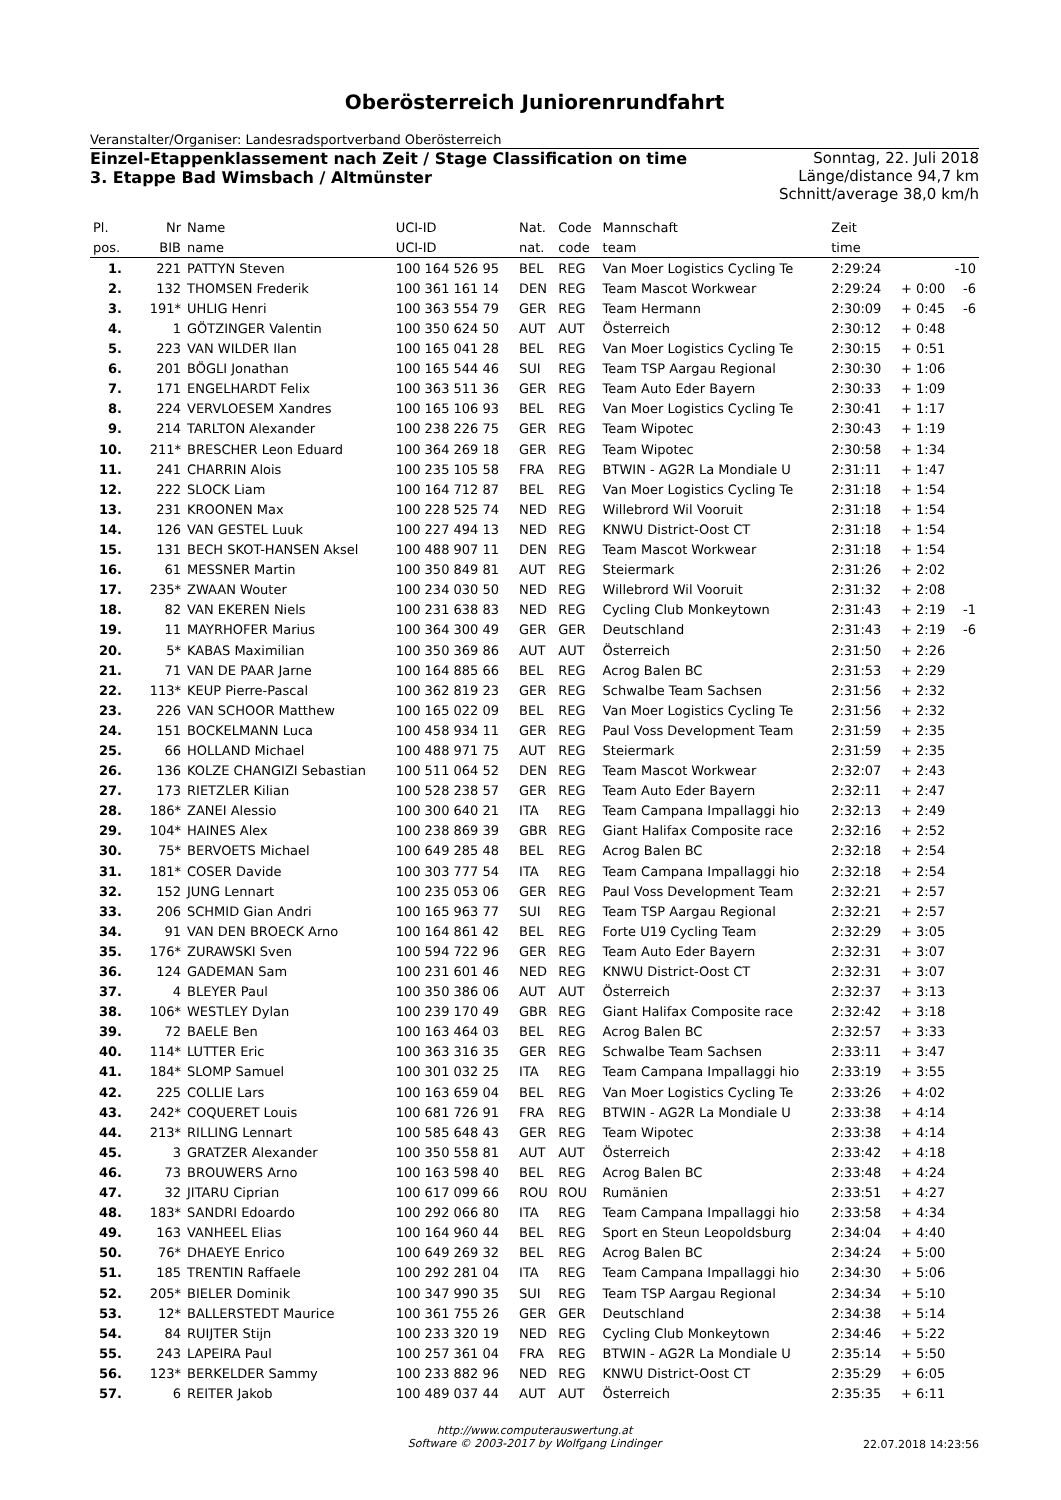Oberösterreich Juniorenrundfahrt
Veranstalter/Organiser: Landesradsportverband Oberösterreich
Einzel-Etappenklassement nach Zeit / Stage Classification on time
3. Etappe Bad Wimsbach / Altmünster
Sonntag, 22. Juli 2018
Länge/distance 94,7 km
Schnitt/average 38,0 km/h
| Pl. | Nr | Name | UCI-ID | Nat. | Code | Mannschaft | Zeit | | |
| --- | --- | --- | --- | --- | --- | --- | --- | --- | --- |
| pos. | BIB | name | UCI-ID | nat. | code | team | time | | |
| 1. | 221 | PATTYN Steven | 100 164 526 95 | BEL | REG | Van Moer Logistics Cycling Te | 2:29:24 | | -10 |
| 2. | 132 | THOMSEN Frederik | 100 361 161 14 | DEN | REG | Team Mascot Workwear | 2:29:24 | + 0:00 | -6 |
| 3. | 191* | UHLIG Henri | 100 363 554 79 | GER | REG | Team Hermann | 2:30:09 | + 0:45 | -6 |
| 4. | 1 | GÖTZINGER Valentin | 100 350 624 50 | AUT | AUT | Österreich | 2:30:12 | + 0:48 | |
| 5. | 223 | VAN WILDER Ilan | 100 165 041 28 | BEL | REG | Van Moer Logistics Cycling Te | 2:30:15 | + 0:51 | |
| 6. | 201 | BÖGLI Jonathan | 100 165 544 46 | SUI | REG | Team TSP Aargau Regional | 2:30:30 | + 1:06 | |
| 7. | 171 | ENGELHARDT Felix | 100 363 511 36 | GER | REG | Team Auto Eder Bayern | 2:30:33 | + 1:09 | |
| 8. | 224 | VERVLOESEM Xandres | 100 165 106 93 | BEL | REG | Van Moer Logistics Cycling Te | 2:30:41 | + 1:17 | |
| 9. | 214 | TARLTON Alexander | 100 238 226 75 | GER | REG | Team Wipotec | 2:30:43 | + 1:19 | |
| 10. | 211* | BRESCHER Leon Eduard | 100 364 269 18 | GER | REG | Team Wipotec | 2:30:58 | + 1:34 | |
| 11. | 241 | CHARRIN Alois | 100 235 105 58 | FRA | REG | BTWIN - AG2R La Mondiale U | 2:31:11 | + 1:47 | |
| 12. | 222 | SLOCK Liam | 100 164 712 87 | BEL | REG | Van Moer Logistics Cycling Te | 2:31:18 | + 1:54 | |
| 13. | 231 | KROONEN Max | 100 228 525 74 | NED | REG | Willebrord Wil Vooruit | 2:31:18 | + 1:54 | |
| 14. | 126 | VAN GESTEL Luuk | 100 227 494 13 | NED | REG | KNWU District-Oost CT | 2:31:18 | + 1:54 | |
| 15. | 131 | BECH SKOT-HANSEN Aksel | 100 488 907 11 | DEN | REG | Team Mascot Workwear | 2:31:18 | + 1:54 | |
| 16. | 61 | MESSNER Martin | 100 350 849 81 | AUT | REG | Steiermark | 2:31:26 | + 2:02 | |
| 17. | 235* | ZWAAN Wouter | 100 234 030 50 | NED | REG | Willebrord Wil Vooruit | 2:31:32 | + 2:08 | |
| 18. | 82 | VAN EKEREN Niels | 100 231 638 83 | NED | REG | Cycling Club Monkeytown | 2:31:43 | + 2:19 | -1 |
| 19. | 11 | MAYRHOFER Marius | 100 364 300 49 | GER | GER | Deutschland | 2:31:43 | + 2:19 | -6 |
| 20. | 5* | KABAS Maximilian | 100 350 369 86 | AUT | AUT | Österreich | 2:31:50 | + 2:26 | |
| 21. | 71 | VAN DE PAAR Jarne | 100 164 885 66 | BEL | REG | Acrog Balen BC | 2:31:53 | + 2:29 | |
| 22. | 113* | KEUP Pierre-Pascal | 100 362 819 23 | GER | REG | Schwalbe Team Sachsen | 2:31:56 | + 2:32 | |
| 23. | 226 | VAN SCHOOR Matthew | 100 165 022 09 | BEL | REG | Van Moer Logistics Cycling Te | 2:31:56 | + 2:32 | |
| 24. | 151 | BOCKELMANN Luca | 100 458 934 11 | GER | REG | Paul Voss Development Team | 2:31:59 | + 2:35 | |
| 25. | 66 | HOLLAND Michael | 100 488 971 75 | AUT | REG | Steiermark | 2:31:59 | + 2:35 | |
| 26. | 136 | KOLZE CHANGIZI Sebastian | 100 511 064 52 | DEN | REG | Team Mascot Workwear | 2:32:07 | + 2:43 | |
| 27. | 173 | RIETZLER Kilian | 100 528 238 57 | GER | REG | Team Auto Eder Bayern | 2:32:11 | + 2:47 | |
| 28. | 186* | ZANEI Alessio | 100 300 640 21 | ITA | REG | Team Campana Impallaggi hio | 2:32:13 | + 2:49 | |
| 29. | 104* | HAINES Alex | 100 238 869 39 | GBR | REG | Giant Halifax Composite race | 2:32:16 | + 2:52 | |
| 30. | 75* | BERVOETS Michael | 100 649 285 48 | BEL | REG | Acrog Balen BC | 2:32:18 | + 2:54 | |
| 31. | 181* | COSER Davide | 100 303 777 54 | ITA | REG | Team Campana Impallaggi hio | 2:32:18 | + 2:54 | |
| 32. | 152 | JUNG Lennart | 100 235 053 06 | GER | REG | Paul Voss Development Team | 2:32:21 | + 2:57 | |
| 33. | 206 | SCHMID Gian Andri | 100 165 963 77 | SUI | REG | Team TSP Aargau Regional | 2:32:21 | + 2:57 | |
| 34. | 91 | VAN DEN BROECK Arno | 100 164 861 42 | BEL | REG | Forte U19 Cycling Team | 2:32:29 | + 3:05 | |
| 35. | 176* | ZURAWSKI Sven | 100 594 722 96 | GER | REG | Team Auto Eder Bayern | 2:32:31 | + 3:07 | |
| 36. | 124 | GADEMAN Sam | 100 231 601 46 | NED | REG | KNWU District-Oost CT | 2:32:31 | + 3:07 | |
| 37. | 4 | BLEYER Paul | 100 350 386 06 | AUT | AUT | Österreich | 2:32:37 | + 3:13 | |
| 38. | 106* | WESTLEY Dylan | 100 239 170 49 | GBR | REG | Giant Halifax Composite race | 2:32:42 | + 3:18 | |
| 39. | 72 | BAELE Ben | 100 163 464 03 | BEL | REG | Acrog Balen BC | 2:32:57 | + 3:33 | |
| 40. | 114* | LUTTER Eric | 100 363 316 35 | GER | REG | Schwalbe Team Sachsen | 2:33:11 | + 3:47 | |
| 41. | 184* | SLOMP Samuel | 100 301 032 25 | ITA | REG | Team Campana Impallaggi hio | 2:33:19 | + 3:55 | |
| 42. | 225 | COLLIE Lars | 100 163 659 04 | BEL | REG | Van Moer Logistics Cycling Te | 2:33:26 | + 4:02 | |
| 43. | 242* | COQUERET Louis | 100 681 726 91 | FRA | REG | BTWIN - AG2R La Mondiale U | 2:33:38 | + 4:14 | |
| 44. | 213* | RILLING Lennart | 100 585 648 43 | GER | REG | Team Wipotec | 2:33:38 | + 4:14 | |
| 45. | 3 | GRATZER Alexander | 100 350 558 81 | AUT | AUT | Österreich | 2:33:42 | + 4:18 | |
| 46. | 73 | BROUWERS Arno | 100 163 598 40 | BEL | REG | Acrog Balen BC | 2:33:48 | + 4:24 | |
| 47. | 32 | JITARU Ciprian | 100 617 099 66 | ROU | ROU | Rumänien | 2:33:51 | + 4:27 | |
| 48. | 183* | SANDRI Edoardo | 100 292 066 80 | ITA | REG | Team Campana Impallaggi hio | 2:33:58 | + 4:34 | |
| 49. | 163 | VANHEEL Elias | 100 164 960 44 | BEL | REG | Sport en Steun Leopoldsburg | 2:34:04 | + 4:40 | |
| 50. | 76* | DHAEYE Enrico | 100 649 269 32 | BEL | REG | Acrog Balen BC | 2:34:24 | + 5:00 | |
| 51. | 185 | TRENTIN Raffaele | 100 292 281 04 | ITA | REG | Team Campana Impallaggi hio | 2:34:30 | + 5:06 | |
| 52. | 205* | BIELER Dominik | 100 347 990 35 | SUI | REG | Team TSP Aargau Regional | 2:34:34 | + 5:10 | |
| 53. | 12* | BALLERSTEDT Maurice | 100 361 755 26 | GER | GER | Deutschland | 2:34:38 | + 5:14 | |
| 54. | 84 | RUIJTER Stijn | 100 233 320 19 | NED | REG | Cycling Club Monkeytown | 2:34:46 | + 5:22 | |
| 55. | 243 | LAPEIRA Paul | 100 257 361 04 | FRA | REG | BTWIN - AG2R La Mondiale U | 2:35:14 | + 5:50 | |
| 56. | 123* | BERKELDER Sammy | 100 233 882 96 | NED | REG | KNWU District-Oost CT | 2:35:29 | + 6:05 | |
| 57. | 6 | REITER Jakob | 100 489 037 44 | AUT | AUT | Österreich | 2:35:35 | + 6:11 | |
http://www.computerauswertung.at
Software © 2003-2017 by Wolfgang Lindinger
22.07.2018 14:23:56